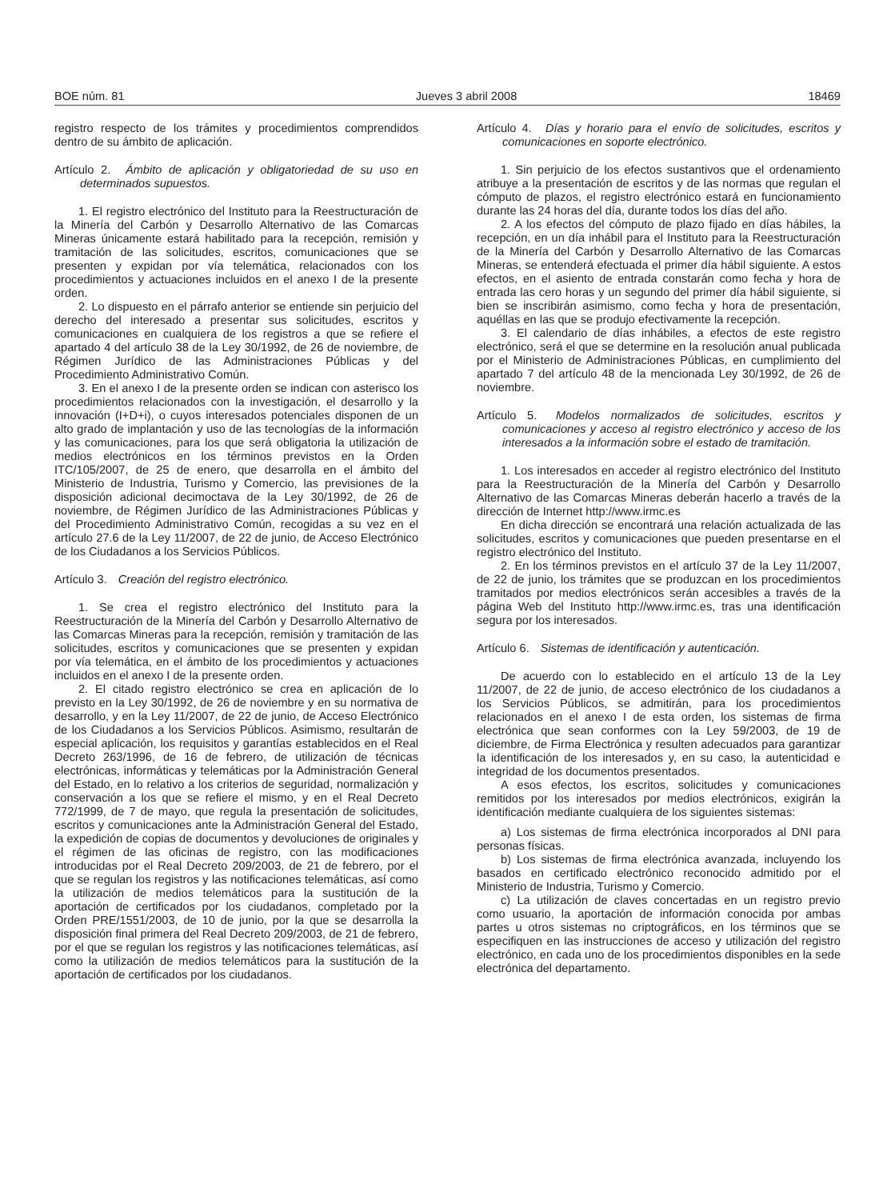BOE núm. 81 Jueves 3 abril 2008 18469
registro respecto de los trámites y procedimientos comprendidos dentro de su ámbito de aplicación.
Artículo 2. Ámbito de aplicación y obligatoriedad de su uso en determinados supuestos.
1. El registro electrónico del Instituto para la Reestructuración de la Minería del Carbón y Desarrollo Alternativo de las Comarcas Mineras únicamente estará habilitado para la recepción, remisión y tramitación de las solicitudes, escritos, comunicaciones que se presenten y expidan por vía telemática, relacionados con los procedimientos y actuaciones incluidos en el anexo I de la presente orden.
2. Lo dispuesto en el párrafo anterior se entiende sin perjuicio del derecho del interesado a presentar sus solicitudes, escritos y comunicaciones en cualquiera de los registros a que se refiere el apartado 4 del artículo 38 de la Ley 30/1992, de 26 de noviembre, de Régimen Jurídico de las Administraciones Públicas y del Procedimiento Administrativo Común.
3. En el anexo I de la presente orden se indican con asterisco los procedimientos relacionados con la investigación, el desarrollo y la innovación (I+D+i), o cuyos interesados potenciales disponen de un alto grado de implantación y uso de las tecnologías de la información y las comunicaciones, para los que será obligatoria la utilización de medios electrónicos en los términos previstos en la Orden ITC/105/2007, de 25 de enero, que desarrolla en el ámbito del Ministerio de Industria, Turismo y Comercio, las previsiones de la disposición adicional decimoctava de la Ley 30/1992, de 26 de noviembre, de Régimen Jurídico de las Administraciones Públicas y del Procedimiento Administrativo Común, recogidas a su vez en el artículo 27.6 de la Ley 11/2007, de 22 de junio, de Acceso Electrónico de los Ciudadanos a los Servicios Públicos.
Artículo 3. Creación del registro electrónico.
1. Se crea el registro electrónico del Instituto para la Reestructuración de la Minería del Carbón y Desarrollo Alternativo de las Comarcas Mineras para la recepción, remisión y tramitación de las solicitudes, escritos y comunicaciones que se presenten y expidan por vía telemática, en el ámbito de los procedimientos y actuaciones incluidos en el anexo I de la presente orden.
2. El citado registro electrónico se crea en aplicación de lo previsto en la Ley 30/1992, de 26 de noviembre y en su normativa de desarrollo, y en la Ley 11/2007, de 22 de junio, de Acceso Electrónico de los Ciudadanos a los Servicios Públicos. Asimismo, resultarán de especial aplicación, los requisitos y garantías establecidos en el Real Decreto 263/1996, de 16 de febrero, de utilización de técnicas electrónicas, informáticas y telemáticas por la Administración General del Estado, en lo relativo a los criterios de seguridad, normalización y conservación a los que se refiere el mismo, y en el Real Decreto 772/1999, de 7 de mayo, que regula la presentación de solicitudes, escritos y comunicaciones ante la Administración General del Estado, la expedición de copias de documentos y devoluciones de originales y el régimen de las oficinas de registro, con las modificaciones introducidas por el Real Decreto 209/2003, de 21 de febrero, por el que se regulan los registros y las notificaciones telemáticas, así como la utilización de medios telemáticos para la sustitución de la aportación de certificados por los ciudadanos, completado por la Orden PRE/1551/2003, de 10 de junio, por la que se desarrolla la disposición final primera del Real Decreto 209/2003, de 21 de febrero, por el que se regulan los registros y las notificaciones telemáticas, así como la utilización de medios telemáticos para la sustitución de la aportación de certificados por los ciudadanos.
Artículo 4. Días y horario para el envío de solicitudes, escritos y comunicaciones en soporte electrónico.
1. Sin perjuicio de los efectos sustantivos que el ordenamiento atribuye a la presentación de escritos y de las normas que regulan el cómputo de plazos, el registro electrónico estará en funcionamiento durante las 24 horas del día, durante todos los días del año.
2. A los efectos del cómputo de plazo fijado en días hábiles, la recepción, en un día inhábil para el Instituto para la Reestructuración de la Minería del Carbón y Desarrollo Alternativo de las Comarcas Mineras, se entenderá efectuada el primer día hábil siguiente. A estos efectos, en el asiento de entrada constarán como fecha y hora de entrada las cero horas y un segundo del primer día hábil siguiente, si bien se inscribirán asimismo, como fecha y hora de presentación, aquéllas en las que se produjo efectivamente la recepción.
3. El calendario de días inhábiles, a efectos de este registro electrónico, será el que se determine en la resolución anual publicada por el Ministerio de Administraciones Públicas, en cumplimiento del apartado 7 del artículo 48 de la mencionada Ley 30/1992, de 26 de noviembre.
Artículo 5. Modelos normalizados de solicitudes, escritos y comunicaciones y acceso al registro electrónico y acceso de los interesados a la información sobre el estado de tramitación.
1. Los interesados en acceder al registro electrónico del Instituto para la Reestructuración de la Minería del Carbón y Desarrollo Alternativo de las Comarcas Mineras deberán hacerlo a través de la dirección de Internet http://www.irmc.es
En dicha dirección se encontrará una relación actualizada de las solicitudes, escritos y comunicaciones que pueden presentarse en el registro electrónico del Instituto.
2. En los términos previstos en el artículo 37 de la Ley 11/2007, de 22 de junio, los trámites que se produzcan en los procedimientos tramitados por medios electrónicos serán accesibles a través de la página Web del Instituto http://www.irmc.es, tras una identificación segura por los interesados.
Artículo 6. Sistemas de identificación y autenticación.
De acuerdo con lo establecido en el artículo 13 de la Ley 11/2007, de 22 de junio, de acceso electrónico de los ciudadanos a los Servicios Públicos, se admitirán, para los procedimientos relacionados en el anexo I de esta orden, los sistemas de firma electrónica que sean conformes con la Ley 59/2003, de 19 de diciembre, de Firma Electrónica y resulten adecuados para garantizar la identificación de los interesados y, en su caso, la autenticidad e integridad de los documentos presentados.
A esos efectos, los escritos, solicitudes y comunicaciones remitidos por los interesados por medios electrónicos, exigirán la identificación mediante cualquiera de los siguientes sistemas:
a) Los sistemas de firma electrónica incorporados al DNI para personas físicas.
b) Los sistemas de firma electrónica avanzada, incluyendo los basados en certificado electrónico reconocido admitido por el Ministerio de Industria, Turismo y Comercio.
c) La utilización de claves concertadas en un registro previo como usuario, la aportación de información conocida por ambas partes u otros sistemas no criptográficos, en los términos que se especifiquen en las instrucciones de acceso y utilización del registro electrónico, en cada uno de los procedimientos disponibles en la sede electrónica del departamento.